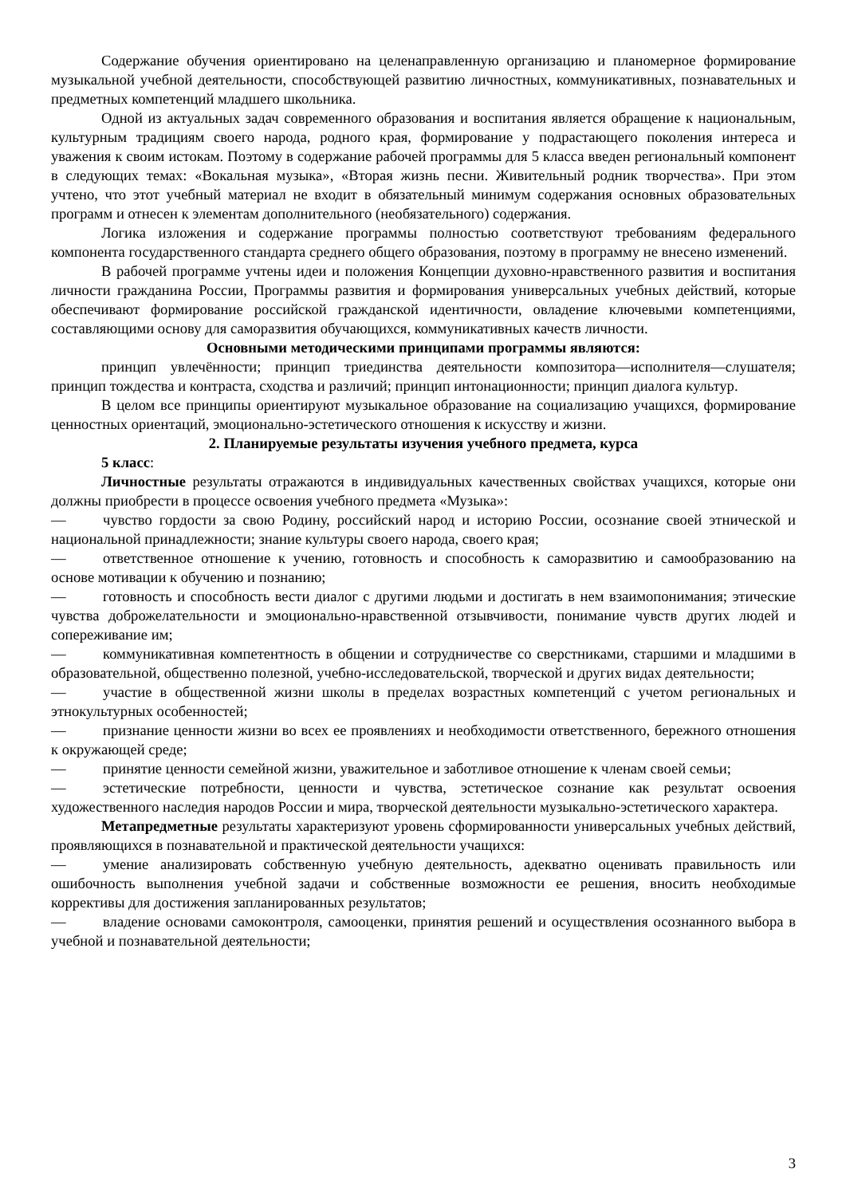Содержание обучения ориентировано на целенаправленную организацию и планомерное формирование музыкальной учебной деятельности, способствующей развитию личностных, коммуникативных, познавательных и предметных компетенций младшего школьника.
Одной из актуальных задач современного образования и воспитания является обращение к национальным, культурным традициям своего народа, родного края, формирование у подрастающего поколения интереса и уважения к своим истокам. Поэтому в содержание рабочей программы для 5 класса введен региональный компонент в следующих темах: «Вокальная музыка», «Вторая жизнь песни. Живительный родник творчества». При этом учтено, что этот учебный материал не входит в обязательный минимум содержания основных образовательных программ и отнесен к элементам дополнительного (необязательного) содержания.
Логика изложения и содержание программы полностью соответствуют требованиям федерального компонента государственного стандарта среднего общего образования, поэтому в программу не внесено изменений.
В рабочей программе учтены идеи и положения Концепции духовно-нравственного развития и воспитания личности гражданина России, Программы развития и формирования универсальных учебных действий, которые обеспечивают формирование российской гражданской идентичности, овладение ключевыми компетенциями, составляющими основу для саморазвития обучающихся, коммуникативных качеств личности.
Основными методическими принципами программы являются:
принцип увлечённости; принцип триединства деятельности композитора—исполнителя—слушателя; принцип тождества и контраста, сходства и различий; принцип интонационности; принцип диалога культур.
В целом все принципы ориентируют музыкальное образование на социализацию учащихся, формирование ценностных ориентаций, эмоционально-эстетического отношения к искусству и жизни.
2. Планируемые результаты изучения учебного предмета, курса
5 класс:
Личностные результаты отражаются в индивидуальных качественных свойствах учащихся, которые они должны приобрести в процессе освоения учебного предмета «Музыка»:
—   чувство гордости за свою Родину, российский народ и историю России, осознание своей этнической и национальной принадлежности; знание культуры своего народа, своего края;
—   ответственное отношение к учению, готовность и способность к саморазвитию и самообразованию на основе мотивации к обучению и познанию;
—   готовность и способность вести диалог с другими людьми и достигать в нем взаимопонимания; этические чувства доброжелательности и эмоционально-нравственной отзывчивости, понимание чувств других людей и сопереживание им;
—   коммуникативная компетентность в общении и сотрудничестве со сверстниками, старшими и младшими в образовательной, общественно полезной, учебно-исследовательской, творческой и других видах деятельности;
—   участие в общественной жизни школы в пределах возрастных компетенций с учетом региональных и этнокультурных особенностей;
—   признание ценности жизни во всех ее проявлениях и необходимости ответственного, бережного отношения к окружающей среде;
—   принятие ценности семейной жизни, уважительное и заботливое отношение к членам своей семьи;
—   эстетические потребности, ценности и чувства, эстетическое сознание как результат освоения художественного наследия народов России и мира, творческой деятельности музыкально-эстетического характера.
Метапредметные результаты характеризуют уровень сформированности универсальных учебных действий, проявляющихся в познавательной и практической деятельности учащихся:
—   умение анализировать собственную учебную деятельность, адекватно оценивать правильность или ошибочность выполнения учебной задачи и собственные возможности ее решения, вносить необходимые коррективы для достижения запланированных результатов;
—   владение основами самоконтроля, самооценки, принятия решений и осуществления осознанного выбора в учебной и познавательной деятельности;
3